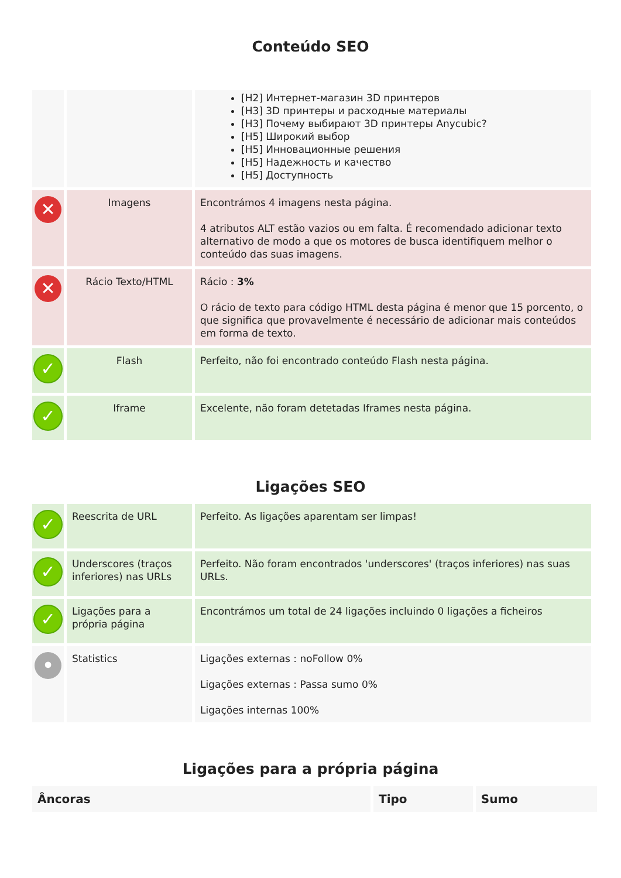Conteúdo SEO
| | | [H2] Интернет-магазин 3D принтеров [H3] 3D принтеры и расходные материалы [H3] Почему выбирают 3D принтеры Anycubic? [H5] Широкий выбор [H5] Инновационные решения [H5] Надежность и качество [H5] Доступность |
| ✕ | Imagens | Encontrámos 4 imagens nesta página. 4 atributos ALT estão vazios ou em falta. É recomendado adicionar texto alternativo de modo a que os motores de busca identifiquem melhor o conteúdo das suas imagens. |
| ✕ | Rácio Texto/HTML | Rácio : 3% O rácio de texto para código HTML desta página é menor que 15 porcento, o que significa que provavelmente é necessário de adicionar mais conteúdos em forma de texto. |
| ✓ | Flash | Perfeito, não foi encontrado conteúdo Flash nesta página. |
| ✓ | Iframe | Excelente, não foram detetadas Iframes nesta página. |
Ligações SEO
| ✓ | Reescrita de URL | Perfeito. As ligações aparentam ser limpas! |
| ✓ | Underscores (traços inferiores) nas URLs | Perfeito. Não foram encontrados 'underscores' (traços inferiores) nas suas URLs. |
| ✓ | Ligações para a própria página | Encontrámos um total de 24 ligações incluindo 0 ligações a ficheiros |
| • | Statistics | Ligações externas : noFollow 0% Ligações externas : Passa sumo 0% Ligações internas 100% |
Ligações para a própria página
| Âncoras | Tipo | Sumo |
| --- | --- | --- |